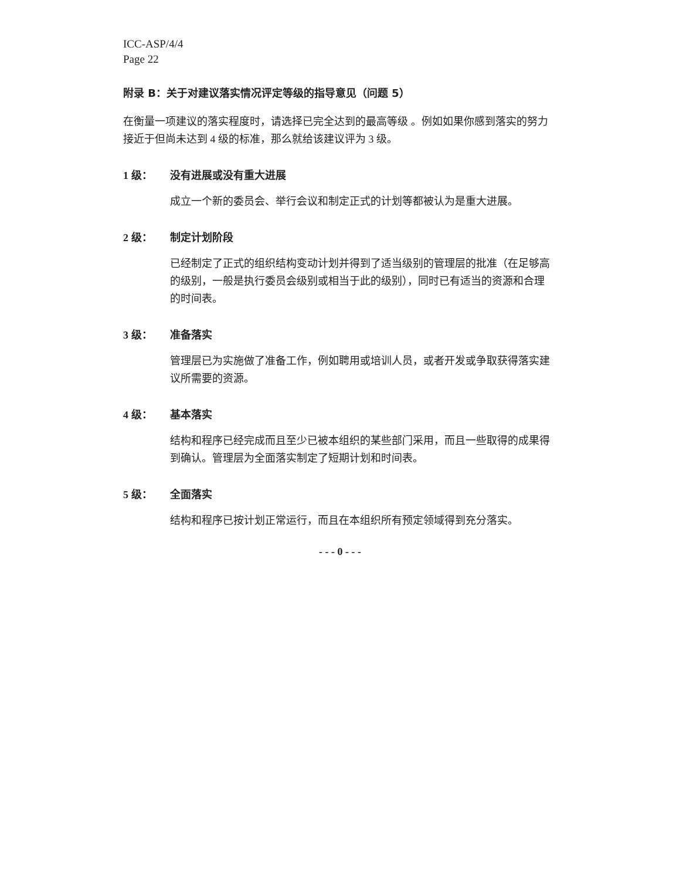ICC-ASP/4/4
Page 22
附录 B：关于对建议落实情况评定等级的指导意见（问题 5）
在衡量一项建议的落实程度时，请选择已完全达到的最高等级 。例如如果你感到落实的努力接近于但尚未达到 4 级的标准，那么就给该建议评为 3 级。
1 级： 没有进展或没有重大进展
成立一个新的委员会、举行会议和制定正式的计划等都被认为是重大进展。
2 级： 制定计划阶段
已经制定了正式的组织结构变动计划并得到了适当级别的管理层的批准（在足够高的级别，一般是执行委员会级别或相当于此的级别），同时已有适当的资源和合理的时间表。
3 级： 准备落实
管理层已为实施做了准备工作，例如聘用或培训人员，或者开发或争取获得落实建议所需要的资源。
4 级： 基本落实
结构和程序已经完成而且至少已被本组织的某些部门采用，而且一些取得的成果得到确认。管理层为全面落实制定了短期计划和时间表。
5 级： 全面落实
结构和程序已按计划正常运行，而且在本组织所有预定领域得到充分落实。
- - - 0 - - -